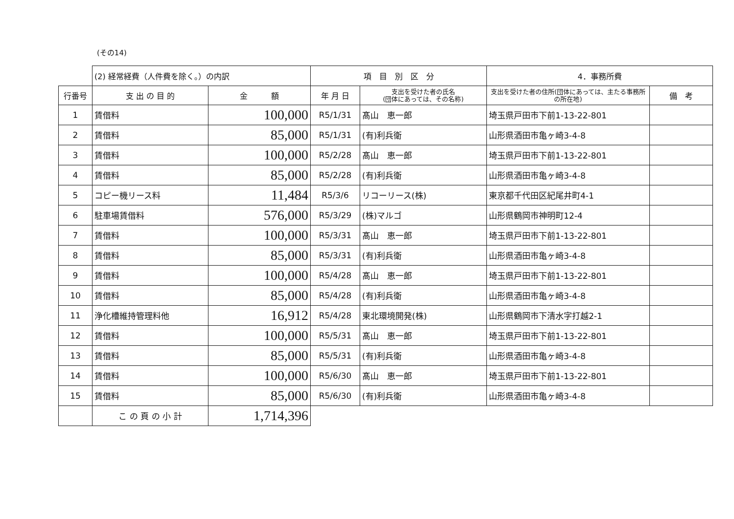(その14)
| | (2) 経常経費（人件費を除く。）の内訳 | | 項 目 別 区 分 | | 4．事務所費 | |
| 行番号 | 支 出 の 目 的 | 金 額 | 年 月 日 | 支出を受けた者の氏名 (団体にあっては、その名称) | 支出を受けた者の住所(団体にあっては、主たる事務所の所在地) | 備 考 |
| 1 | 賃借料 | 100,000 | R5/1/31 | 髙山 恵一郎 | 埼玉県戸田市下前1-13-22-801 | |
| 2 | 賃借料 | 85,000 | R5/1/31 | (有)利兵衛 | 山形県酒田市亀ヶ崎3-4-8 | |
| 3 | 賃借料 | 100,000 | R5/2/28 | 髙山 恵一郎 | 埼玉県戸田市下前1-13-22-801 | |
| 4 | 賃借料 | 85,000 | R5/2/28 | (有)利兵衛 | 山形県酒田市亀ヶ崎3-4-8 | |
| 5 | コピー機リース料 | 11,484 | R5/3/6 | リコーリース(株) | 東京都千代田区紀尾井町4-1 | |
| 6 | 駐車場賃借料 | 576,000 | R5/3/29 | (株)マルゴ | 山形県鶴岡市神明町12-4 | |
| 7 | 賃借料 | 100,000 | R5/3/31 | 髙山 恵一郎 | 埼玉県戸田市下前1-13-22-801 | |
| 8 | 賃借料 | 85,000 | R5/3/31 | (有)利兵衛 | 山形県酒田市亀ヶ崎3-4-8 | |
| 9 | 賃借料 | 100,000 | R5/4/28 | 髙山 恵一郎 | 埼玉県戸田市下前1-13-22-801 | |
| 10 | 賃借料 | 85,000 | R5/4/28 | (有)利兵衛 | 山形県酒田市亀ヶ崎3-4-8 | |
| 11 | 浄化槽維持管理料他 | 16,912 | R5/4/28 | 東北環境開発(株) | 山形県鶴岡市下清水字打越2-1 | |
| 12 | 賃借料 | 100,000 | R5/5/31 | 髙山 恵一郎 | 埼玉県戸田市下前1-13-22-801 | |
| 13 | 賃借料 | 85,000 | R5/5/31 | (有)利兵衛 | 山形県酒田市亀ヶ崎3-4-8 | |
| 14 | 賃借料 | 100,000 | R5/6/30 | 髙山 恵一郎 | 埼玉県戸田市下前1-13-22-801 | |
| 15 | 賃借料 | 85,000 | R5/6/30 | (有)利兵衛 | 山形県酒田市亀ヶ崎3-4-8 | |
| | こ の 頁 の 小 計 | 1,714,396 | | | | |